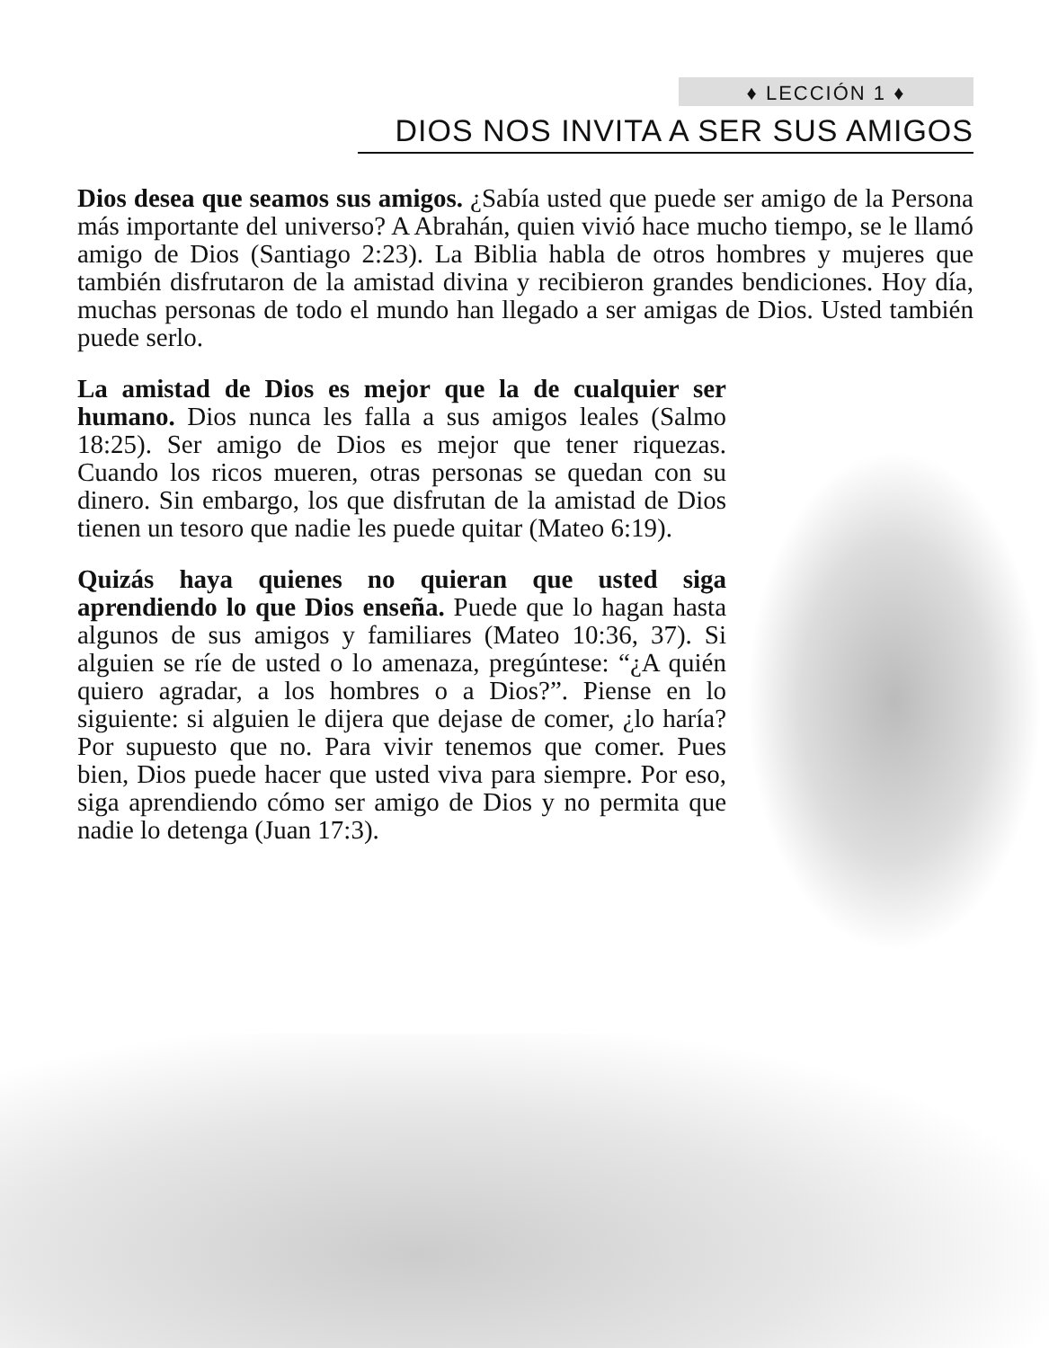♦ LECCIÓN 1 ♦
DIOS NOS INVITA A SER SUS AMIGOS
Dios desea que seamos sus amigos. ¿Sabía usted que puede ser amigo de la Persona más importante del universo? A Abrahán, quien vivió hace mucho tiempo, se le llamó amigo de Dios (Santiago 2:23). La Biblia habla de otros hombres y mujeres que también disfrutaron de la amistad divina y recibieron grandes bendiciones. Hoy día, muchas personas de todo el mundo han llegado a ser amigas de Dios. Usted también puede serlo.
La amistad de Dios es mejor que la de cualquier ser humano. Dios nunca les falla a sus amigos leales (Salmo 18:25). Ser amigo de Dios es mejor que tener riquezas. Cuando los ricos mueren, otras personas se quedan con su dinero. Sin embargo, los que disfrutan de la amistad de Dios tienen un tesoro que nadie les puede quitar (Mateo 6:19).
Quizás haya quienes no quieran que usted siga aprendiendo lo que Dios enseña. Puede que lo hagan hasta algunos de sus amigos y familiares (Mateo 10:36, 37). Si alguien se ríe de usted o lo amenaza, pregúntese: “¿A quién quiero agradar, a los hombres o a Dios?”. Piense en lo siguiente: si alguien le dijera que dejase de comer, ¿lo haría? Por supuesto que no. Para vivir tenemos que comer. Pues bien, Dios puede hacer que usted viva para siempre. Por eso, siga aprendiendo cómo ser amigo de Dios y no permita que nadie lo detenga (Juan 17:3).